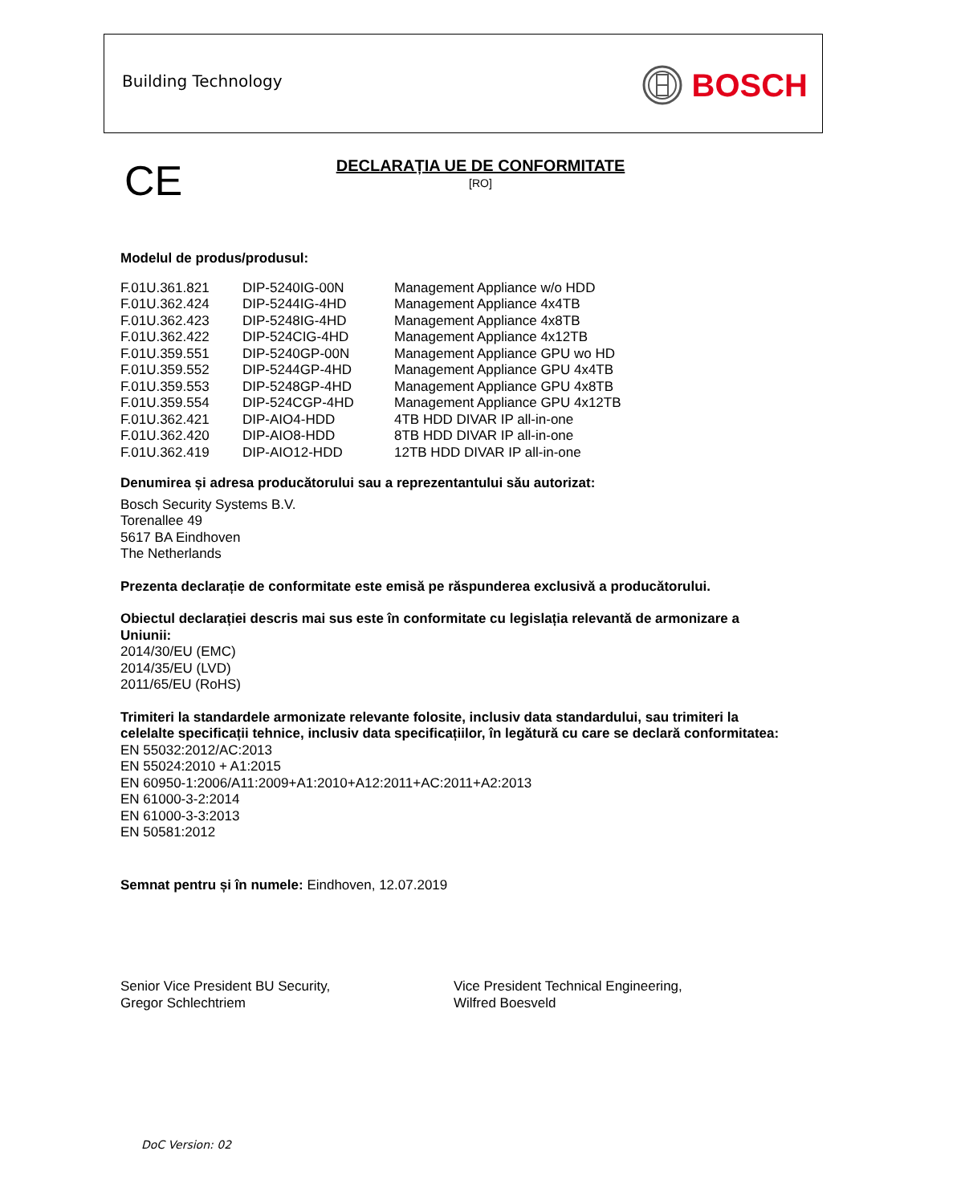Building Technology BOSCH
CE
DECLARAȚIA UE DE CONFORMITATE
[RO]
Modelul de produs/produsul:
| F.01U.361.821 | DIP-5240IG-00N | Management Appliance w/o HDD |
| F.01U.362.424 | DIP-5244IG-4HD | Management Appliance 4x4TB |
| F.01U.362.423 | DIP-5248IG-4HD | Management Appliance 4x8TB |
| F.01U.362.422 | DIP-524CIG-4HD | Management Appliance 4x12TB |
| F.01U.359.551 | DIP-5240GP-00N | Management Appliance GPU wo HD |
| F.01U.359.552 | DIP-5244GP-4HD | Management Appliance GPU 4x4TB |
| F.01U.359.553 | DIP-5248GP-4HD | Management Appliance GPU 4x8TB |
| F.01U.359.554 | DIP-524CGP-4HD | Management Appliance GPU 4x12TB |
| F.01U.362.421 | DIP-AIO4-HDD | 4TB HDD DIVAR IP all-in-one |
| F.01U.362.420 | DIP-AIO8-HDD | 8TB HDD DIVAR IP all-in-one |
| F.01U.362.419 | DIP-AIO12-HDD | 12TB HDD DIVAR IP all-in-one |
Denumirea și adresa producătorului sau a reprezentantului său autorizat:
Bosch Security Systems B.V.
Torenallee 49
5617 BA Eindhoven
The Netherlands
Prezenta declarație de conformitate este emisă pe răspunderea exclusivă a producătorului.
Obiectul declarației descris mai sus este în conformitate cu legislația relevantă de armonizare a Uniunii:
2014/30/EU (EMC)
2014/35/EU (LVD)
2011/65/EU (RoHS)
Trimiteri la standardele armonizate relevante folosite, inclusiv data standardului, sau trimiteri la celelalte specificații tehnice, inclusiv data specificațiilor, în legătură cu care se declară conformitatea:
EN 55032:2012/AC:2013
EN 55024:2010 + A1:2015
EN 60950-1:2006/A11:2009+A1:2010+A12:2011+AC:2011+A2:2013
EN 61000-3-2:2014
EN 61000-3-3:2013
EN 50581:2012
Semnat pentru și în numele: Eindhoven, 12.07.2019
Senior Vice President BU Security,
Gregor Schlechtriem
Vice President Technical Engineering,
Wilfred Boesveld
DoC Version: 02